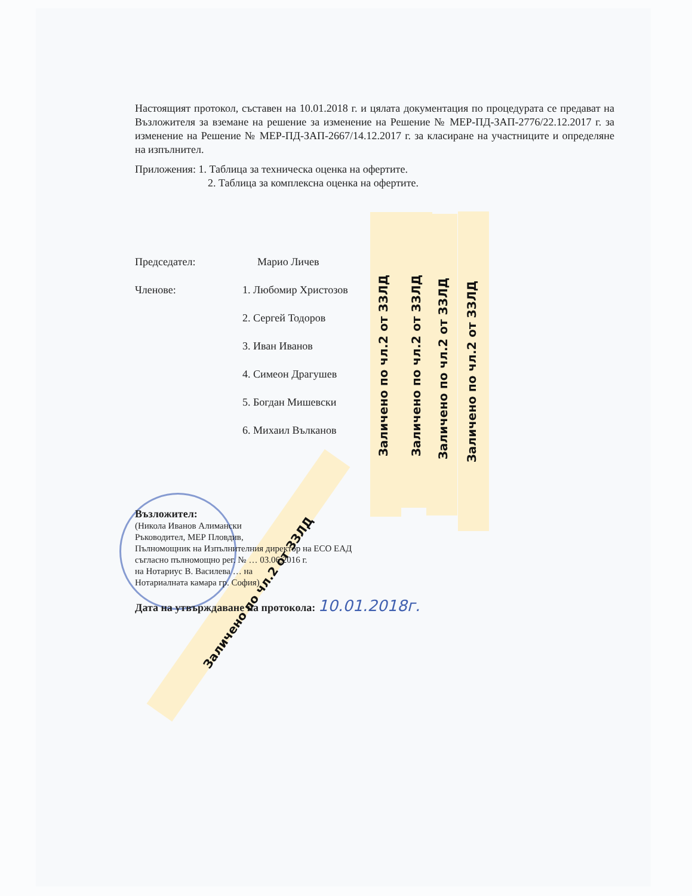Настоящият протокол, съставен на 10.01.2018 г. и цялата документация по процедурата се предават на Възложителя за вземане на решение за изменение на Решение № МЕР-ПД-ЗАП-2776/22.12.2017 г. за изменение на Решение № МЕР-ПД-ЗАП-2667/14.12.2017 г. за класиране на участниците и определяне на изпълнител.
Приложения: 1. Таблица за техническа оценка на офертите.
2. Таблица за комплексна оценка на офертите.
Председател: Марио Личев
Членове: 1. Любомир Христозов
2. Сергей Тодоров
3. Иван Иванов
4. Симеон Драгушев
5. Богдан Мишевски
6. Михаил Вълканов
Възложител:
(Никола Иванов Алимански
Ръководител, МЕР Пловдив,
Пълномощник на Изпълнителния директор на ЕСО ЕАД
съгласно пълномощно рег. № … 03.06.2016 г.
на Нотариус В. Василева … на
Нотариалната камара гр. София)
Дата на утвърждаване на протокола: 10.01.2018г.
Заличено по чл.2 от ЗЗЛД Заличено по чл.2 от ЗЗЛД Заличено по чл.2 от ЗЗЛД Заличено по чл.2 от ЗЗЛД
Заличено по чл.2 от ЗЗЛД